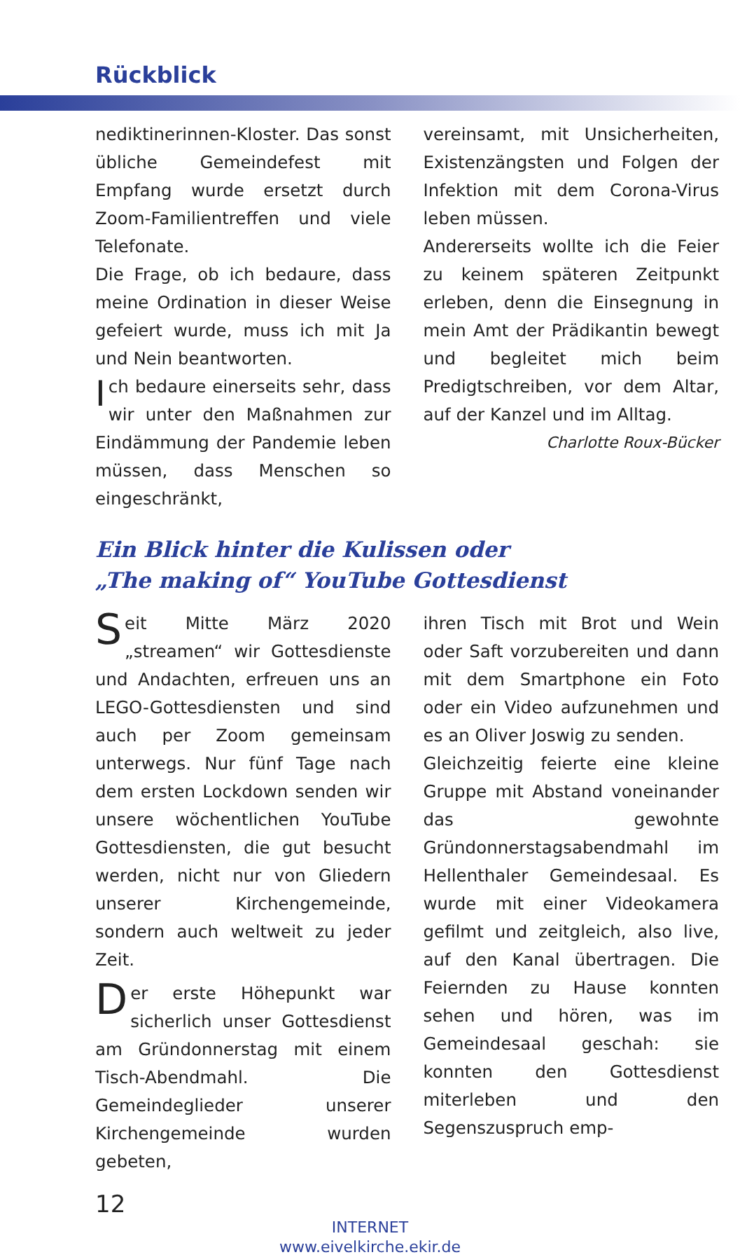Rückblick
nediktinerinnen-Kloster. Das sonst übliche Gemeindefest mit Empfang wurde ersetzt durch Zoom-Familientreffen und viele Telefonate.
Die Frage, ob ich bedaure, dass meine Ordination in dieser Weise gefeiert wurde, muss ich mit Ja und Nein beantworten.
Ich bedaure einerseits sehr, dass wir unter den Maßnahmen zur Eindämmung der Pandemie leben müssen, dass Menschen so eingeschränkt,
vereinsamt, mit Unsicherheiten, Existenzängsten und Folgen der Infektion mit dem Corona-Virus leben müssen.
Andererseits wollte ich die Feier zu keinem späteren Zeitpunkt erleben, denn die Einsegnung in mein Amt der Prädikantin bewegt und begleitet mich beim Predigtschreiben, vor dem Altar, auf der Kanzel und im Alltag.
Charlotte Roux-Bücker
Ein Blick hinter die Kulissen oder
„The making of“ YouTube Gottesdienst
Seit Mitte März 2020 „streamen“ wir Gottesdienste und Andachten, erfreuen uns an LEGO-Gottesdiensten und sind auch per Zoom gemeinsam unterwegs. Nur fünf Tage nach dem ersten Lockdown senden wir unsere wöchentlichen YouTube Gottesdiensten, die gut besucht werden, nicht nur von Gliedern unserer Kirchengemeinde, sondern auch weltweit zu jeder Zeit.
Der erste Höhepunkt war sicherlich unser Gottesdienst am Gründonnerstag mit einem Tisch-Abendmahl. Die Gemeindeglieder unserer Kirchengemeinde wurden gebeten,
ihren Tisch mit Brot und Wein oder Saft vorzubereiten und dann mit dem Smartphone ein Foto oder ein Video aufzunehmen und es an Oliver Joswig zu senden.
Gleichzeitig feierte eine kleine Gruppe mit Abstand voneinander das gewohnte Gründonnerstagsabendmahl im Hellenthaler Gemeindesaal. Es wurde mit einer Videokamera gefilmt und zeitgleich, also live, auf den Kanal übertragen. Die Feiernden zu Hause konnten sehen und hören, was im Gemeindesaal geschah: sie konnten den Gottesdienst miterleben und den Segenszuspruch emp-
12
INTERNET
www.eivelkirche.ekir.de